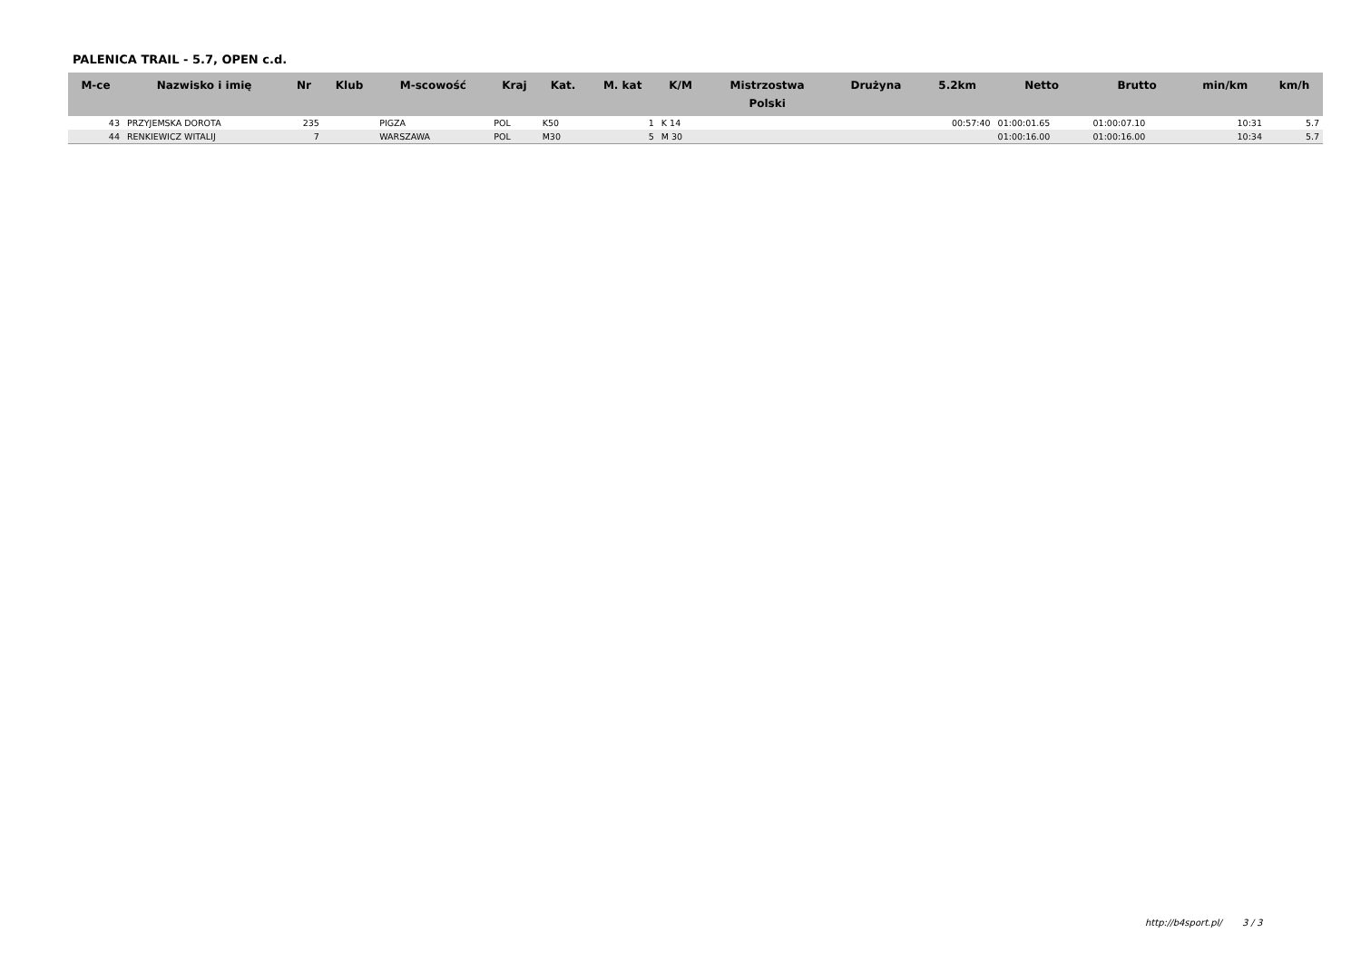PALENICA TRAIL - 5.7, OPEN c.d.
| M-ce | Nazwisko i imię | Nr | Klub | M-scowość | Kraj | Kat. | M. kat | K/M | Mistrzostwa Polski | Drużyna | 5.2km | Netto | Brutto | min/km | km/h |
| --- | --- | --- | --- | --- | --- | --- | --- | --- | --- | --- | --- | --- | --- | --- | --- |
| 43 | PRZYJEMSKA DOROTA | 235 | | PIGZA | POL | K50 | 1 | K 14 | | | 00:57:40 | 01:00:01.65 | 01:00:07.10 | 10:31 | 5.7 |
| 44 | RENKIEWICZ WITALIJ | 7 | | WARSZAWA | POL | M30 | 5 | M 30 | | | | 01:00:16.00 | 01:00:16.00 | 10:34 | 5.7 |
http://b4sport.pl/ 3 / 3